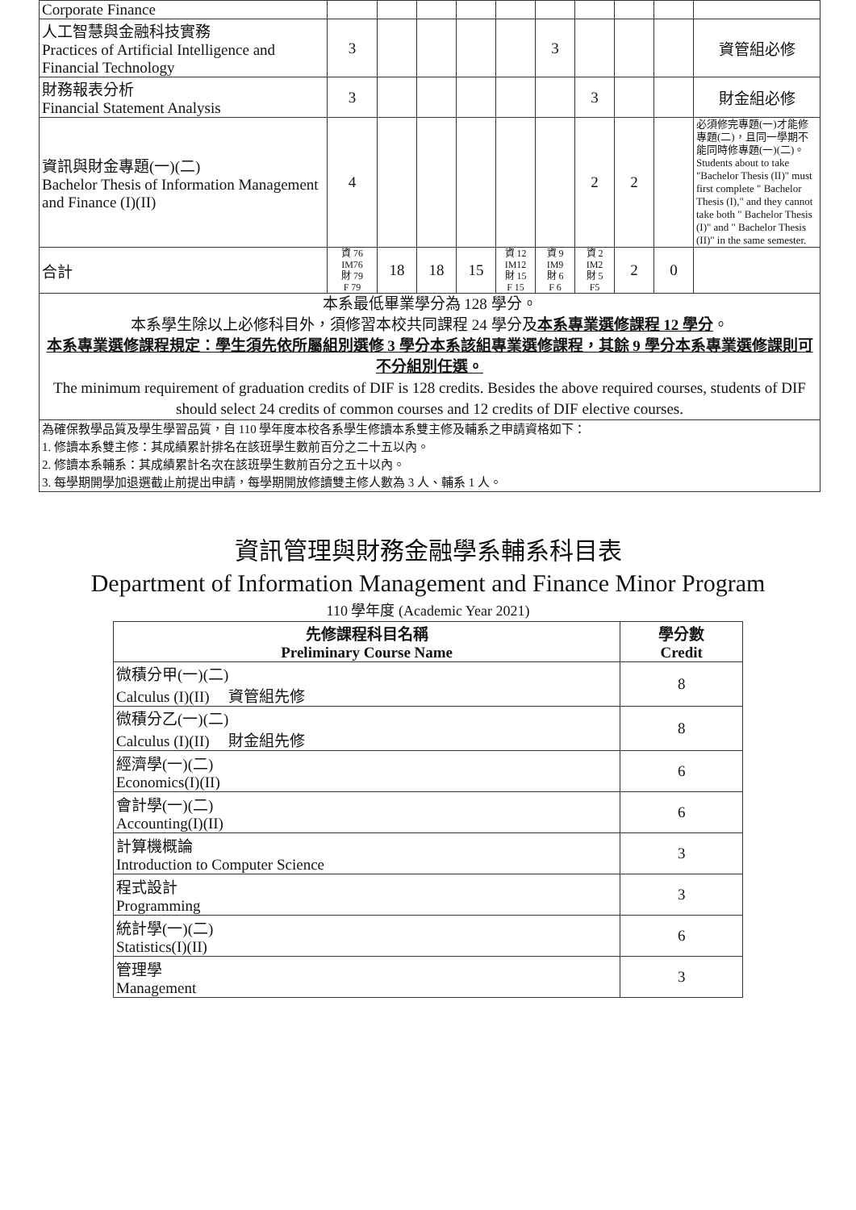| Corporate Finance | | | | | | | | | | |
| 人工智慧與金融科技實務 Practices of Artificial Intelligence and Financial Technology | 3 | | | | | 3 | | | | 資管組必修 |
| 財務報表分析 Financial Statement Analysis | 3 | | | | | | 3 | | | 財金組必修 |
| 資訊與財金專題(一)(二) Bachelor Thesis of Information Management and Finance (I)(II) | 4 | | | | | | 2 | 2 | | 必須修完專題(一)才能修專題(二)，且同一學期不能同時修專題(一)(二)。 Students about to take "Bachelor Thesis (II)" must first complete " Bachelor Thesis (I)," and they cannot take both " Bachelor Thesis (I)" and " Bachelor Thesis (II)" in the same semester. |
| 合計 | 資 76 IM76 財 79 F 79 | 18 | 18 | 15 | 資 12 IM12 財 15 F 15 | 資 9 IM9 財 6 F 6 | 資 2 IM2 財 5 F5 | 2 | 0 | |
| 本系最低畢業學分為 128 學分。 本系學生除以上必修科目外，須修習本校共同課程 24 學分及 本系專業選修課程 12 學分 。 本系專業選修課程規定：學生須先依所屬組別選修 3 學分本系該組專業選修課程，其餘 9 學分本系專業選修課則可不分組別任選。 The minimum requirement of graduation credits of DIF is 128 credits. Besides the above required courses, students of DIF should select 24 credits of common courses and 12 credits of DIF elective courses. | | | | | | | | | | |
| 為確保教學品質及學生學習品質，自 110 學年度本校各系學生修讀本系雙主修及輔系之申請資格如下： 1. 修讀本系雙主修：其成績累計排名在該班學生數前百分之二十五以內。 2. 修讀本系輔系：其成績累計名次在該班學生數前百分之五十以內。 3. 每學期開學加退選截止前提出申請，每學期開放修讀雙主修人數為 3 人、輔系 1 人。 | | | | | | | | | | |
資訊管理與財務金融學系輔系科目表
Department of Information Management and Finance Minor Program
110 學年度 (Academic Year 2021)
| 先修課程科目名稱 Preliminary Course Name | 學分數 Credit |
| --- | --- |
| 微積分甲(一)(二) Calculus (I)(II) 資管組先修 | 8 |
| 微積分乙(一)(二) Calculus (I)(II) 財金組先修 | 8 |
| 經濟學(一)(二) Economics(I)(II) | 6 |
| 會計學(一)(二) Accounting(I)(II) | 6 |
| 計算機概論 Introduction to Computer Science | 3 |
| 程式設計 Programming | 3 |
| 統計學(一)(二) Statistics(I)(II) | 6 |
| 管理學 Management | 3 |